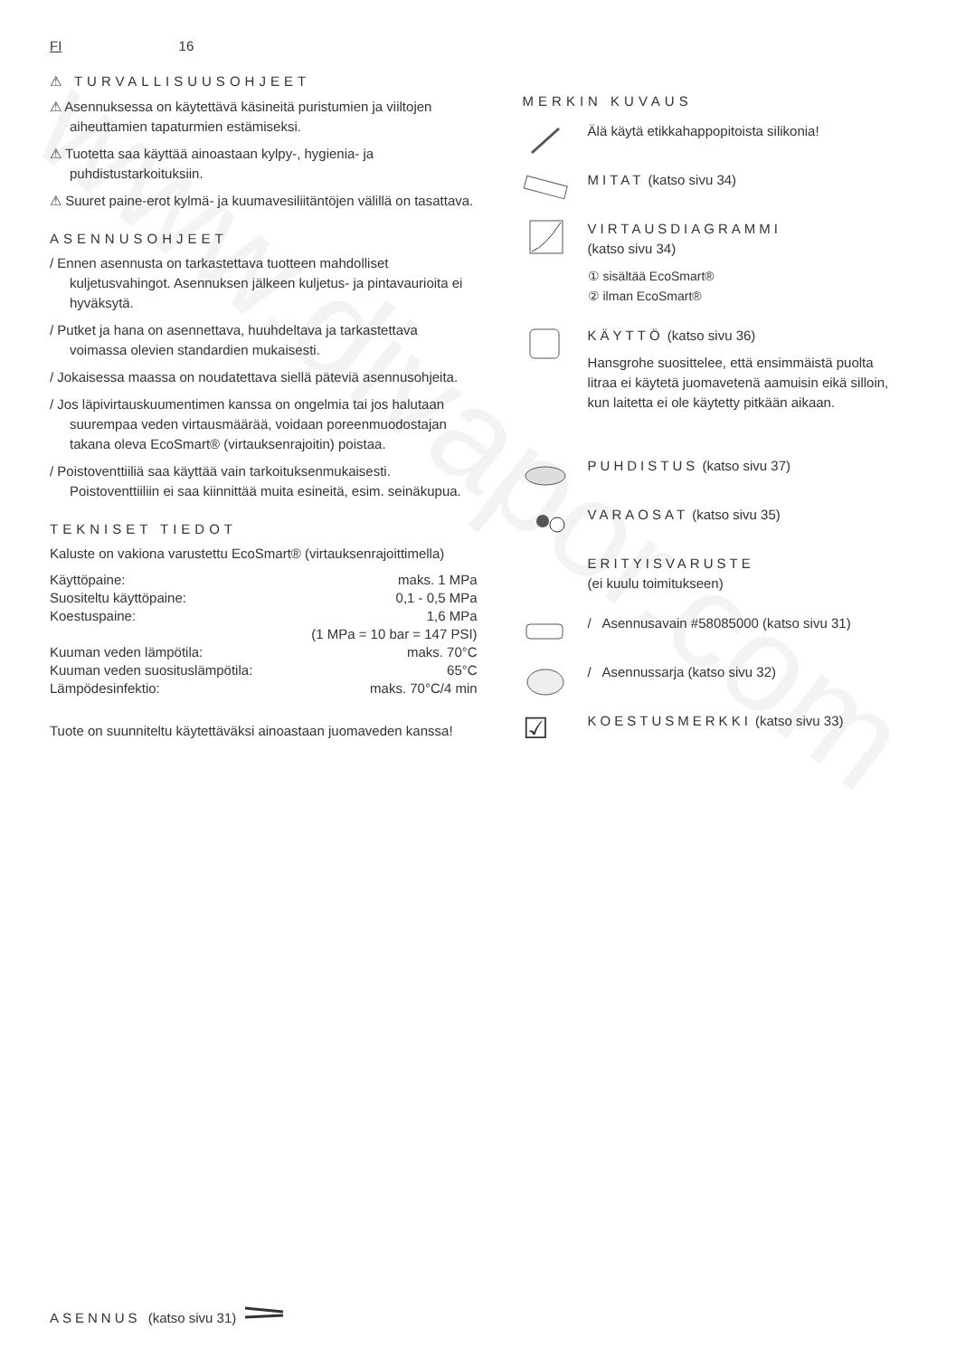www.divapor.com
FI 16
⚠ TURVALLISUUSOHJEET
⚠ Asennuksessa on käytettävä käsineitä puristumien ja viiltojen aiheuttamien tapaturmien estämiseksi.
⚠ Tuotetta saa käyttää ainoastaan kylpy-, hygienia- ja puhdistustarkoituksiin.
⚠ Suuret paine-erot kylmä- ja kuumavesiliitäntöjen välillä on tasattava.
ASENNUSOHJEET
/ Ennen asennusta on tarkastettava tuotteen mahdolliset kuljetusvahingot. Asennuksen jälkeen kuljetus- ja pintavaurioita ei hyväksytä.
/ Putket ja hana on asennettava, huuhdeltava ja tarkastettava voimassa olevien standardien mukaisesti.
/ Jokaisessa maassa on noudatettava siellä päteviä asennusohjeita.
/ Jos läpivirtauskuumentimen kanssa on ongelmia tai jos halutaan suurempaa veden virtausmäärää, voidaan poreenmuodostajan takana oleva EcoSmart® (virtauksenrajoitin) poistaa.
/ Poistoventtiiliä saa käyttää vain tarkoituksenmukaisesti. Poistoventtiiliin ei saa kiinnittää muita esineitä, esim. seinäkupua.
TEKNISET TIEDOT
Kaluste on vakiona varustettu EcoSmart® (virtauksenrajoittimella)
| Käyttöpaine: | maks. 1 MPa |
| Suositeltu käyttöpaine: | 0,1 - 0,5 MPa |
| Koestuspaine: | 1,6 MPa |
| | (1 MPa = 10 bar = 147 PSI) |
| Kuuman veden lämpötila: | maks. 70°C |
| Kuuman veden suosituslämpötila: | 65°C |
| Lämpödesinfektio: | maks. 70°C/4 min |
Tuote on suunniteltu käytettäväksi ainoastaan juomaveden kanssa!
MERKIN KUVAUS
Älä käytä etikkahappopitoista silikonia!
MITAT (katso sivu 34)
VIRTAUSDIAGRAMMI
(katso sivu 34)
① sisältää EcoSmart®
② ilman EcoSmart®
KÄYTTÖ (katso sivu 36)
Hansgrohe suosittelee, että ensimmäistä puolta litraa ei käytetä juomavetenä aamuisin eikä silloin, kun laitetta ei ole käytetty pitkään aikaan.
PUHDISTUS (katso sivu 37)
VARAOSAT (katso sivu 35)
ERITYISVARUSTE
(ei kuulu toimitukseen)
/ Asennusavain #58085000 (katso sivu 31)
/ Asennussarja (katso sivu 32)
☑
KOESTUSMERKKI (katso sivu 33)
ASENNUS (katso sivu 31)